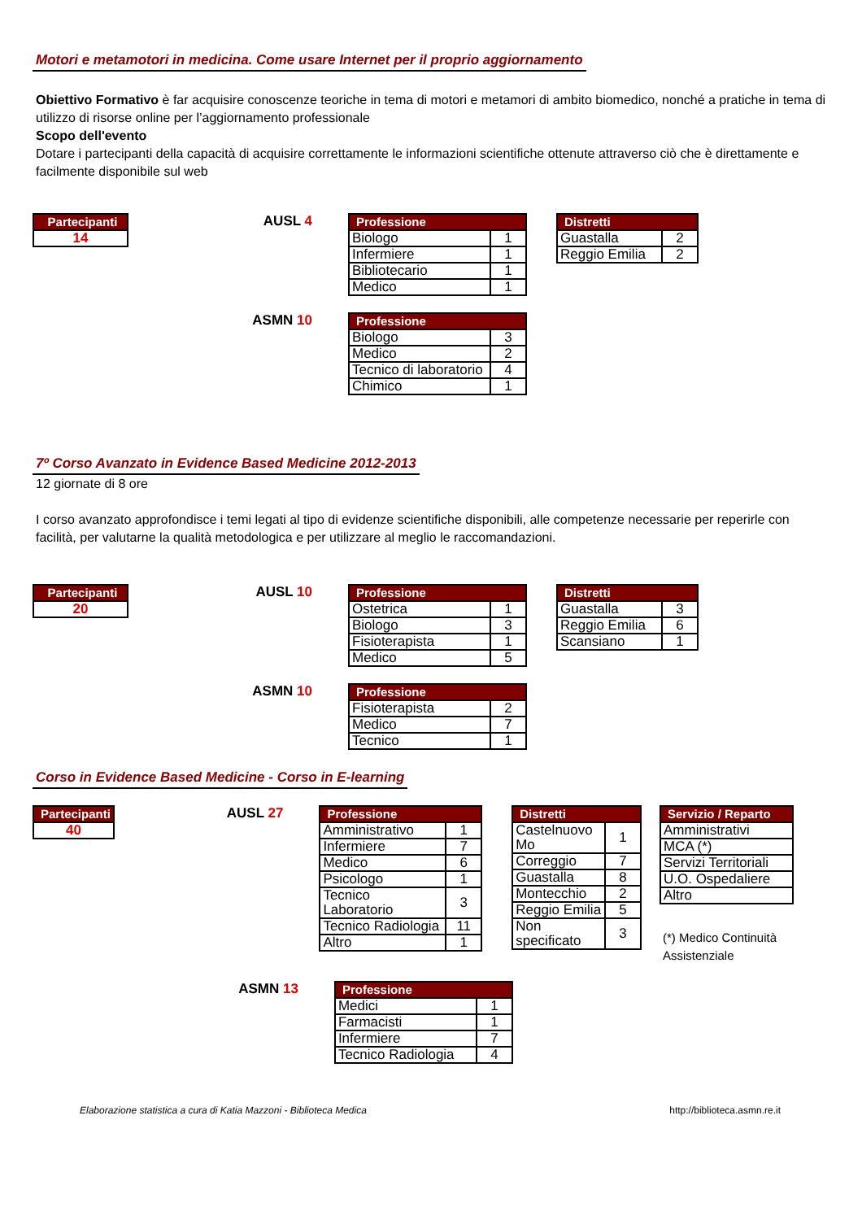Motori e metamotori in medicina. Come usare Internet per il proprio aggiornamento
Obiettivo Formativo è far acquisire conoscenze teoriche in tema di motori e metamori di ambito biomedico, nonché a pratiche in tema di utilizzo di risorse online per l’aggiornamento professionale
Scopo dell'evento
Dotare i partecipanti della capacità di acquisire correttamente le informazioni scientifiche ottenute attraverso ciò che è direttamente e facilmente disponibile sul web
| Partecipanti |
| --- |
| 14 |
AUSL 4
| Professione | |
| --- | --- |
| Biologo | 1 |
| Infermiere | 1 |
| Bibliotecario | 1 |
| Medico | 1 |
| Distretti | |
| --- | --- |
| Guastalla | 2 |
| Reggio Emilia | 2 |
ASMN 10
| Professione | |
| --- | --- |
| Biologo | 3 |
| Medico | 2 |
| Tecnico di laboratorio | 4 |
| Chimico | 1 |
7º Corso Avanzato in Evidence Based Medicine 2012-2013
12 giornate di 8 ore
I corso avanzato approfondisce i temi legati al tipo di evidenze scientifiche disponibili, alle competenze necessarie per reperirle con facilità, per valutarne la qualità metodologica e per utilizzare al meglio le raccomandazioni.
| Partecipanti |
| --- |
| 20 |
AUSL 10
| Professione | |
| --- | --- |
| Ostetrica | 1 |
| Biologo | 3 |
| Fisioterapista | 1 |
| Medico | 5 |
| Distretti | |
| --- | --- |
| Guastalla | 3 |
| Reggio Emilia | 6 |
| Scansiano | 1 |
ASMN 10
| Professione | |
| --- | --- |
| Fisioterapista | 2 |
| Medico | 7 |
| Tecnico | 1 |
Corso in Evidence Based Medicine - Corso in E-learning
| Partecipanti |
| --- |
| 40 |
AUSL 27
| Professione | |
| --- | --- |
| Amministrativo | 1 |
| Infermiere | 7 |
| Medico | 6 |
| Psicologo | 1 |
| Tecnico Laboratorio | 3 |
| Tecnico Radiologia | 11 |
| Altro | 1 |
| Distretti | |
| --- | --- |
| Castelnuovo Mo | 1 |
| Correggio | 7 |
| Guastalla | 8 |
| Montecchio | 2 |
| Reggio Emilia | 5 |
| Non specificato | 3 |
| Servizio / Reparto |
| --- |
| Amministrativi |
| MCA (*) |
| Servizi Territoriali |
| U.O. Ospedaliere |
| Altro |
(*) Medico Continuità Assistenziale
ASMN 13
| Professione | |
| --- | --- |
| Medici | 1 |
| Farmacisti | 1 |
| Infermiere | 7 |
| Tecnico Radiologia | 4 |
Elaborazione statistica a cura di Katia Mazzoni - Biblioteca Medica http://biblioteca.asmn.re.it